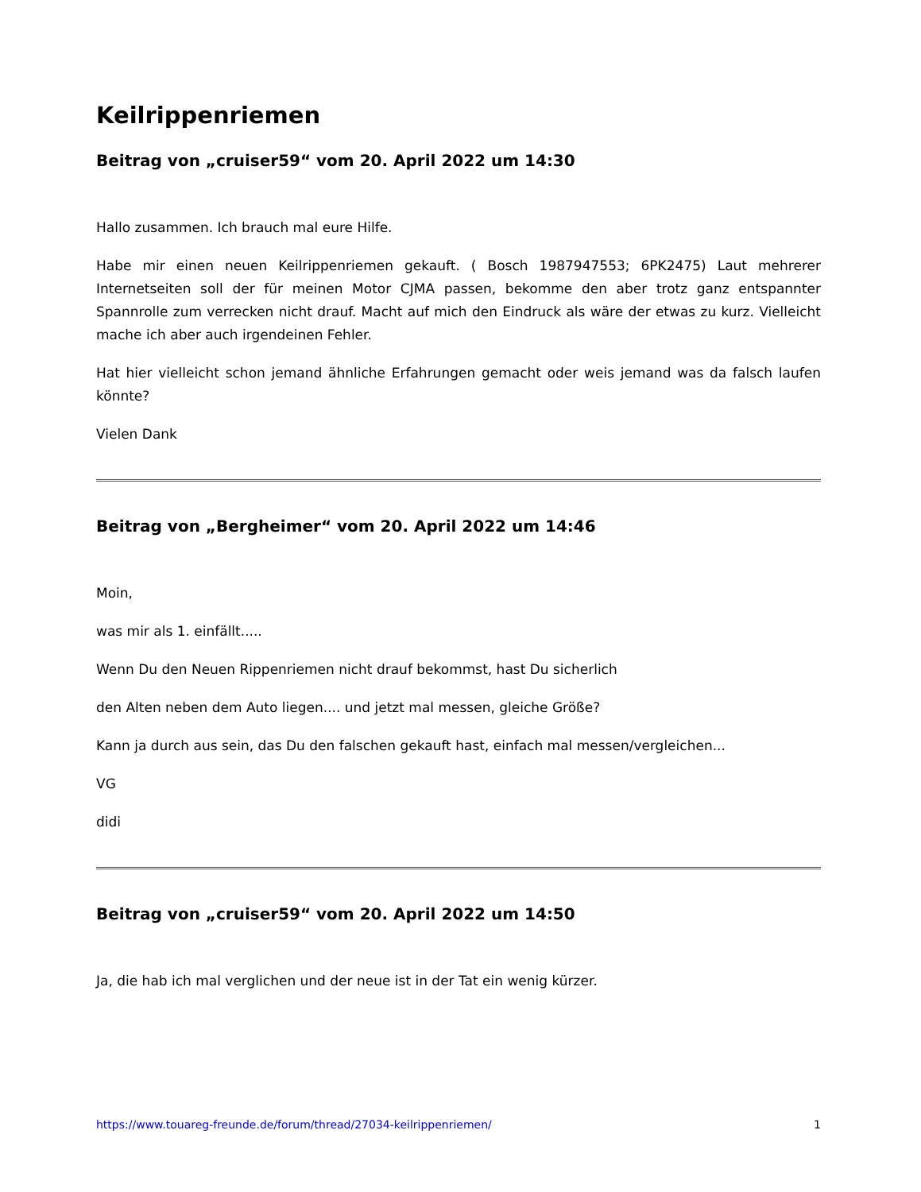Keilrippenriemen
Beitrag von „cruiser59“ vom 20. April 2022 um 14:30
Hallo zusammen. Ich brauch mal eure Hilfe.
Habe mir einen neuen Keilrippenriemen gekauft. ( Bosch 1987947553; 6PK2475) Laut mehrerer Internetseiten soll der für meinen Motor CJMA passen, bekomme den aber trotz ganz entspannter Spannrolle zum verrecken nicht drauf. Macht auf mich den Eindruck als wäre der etwas zu kurz. Vielleicht mache ich aber auch irgendeinen Fehler.
Hat hier vielleicht schon jemand ähnliche Erfahrungen gemacht oder weis jemand was da falsch laufen könnte?
Vielen Dank
Beitrag von „Bergheimer“ vom 20. April 2022 um 14:46
Moin,
was mir als 1. einfällt.....
Wenn Du den Neuen Rippenriemen nicht drauf bekommst, hast Du sicherlich
den Alten neben dem Auto liegen.... und jetzt mal messen, gleiche Größe?
Kann ja durch aus sein, das Du den falschen gekauft hast, einfach mal messen/vergleichen...
VG
didi
Beitrag von „cruiser59“ vom 20. April 2022 um 14:50
Ja, die hab ich mal verglichen und der neue ist in der Tat ein wenig kürzer.
https://www.touareg-freunde.de/forum/thread/27034-keilrippenriemen/ 1